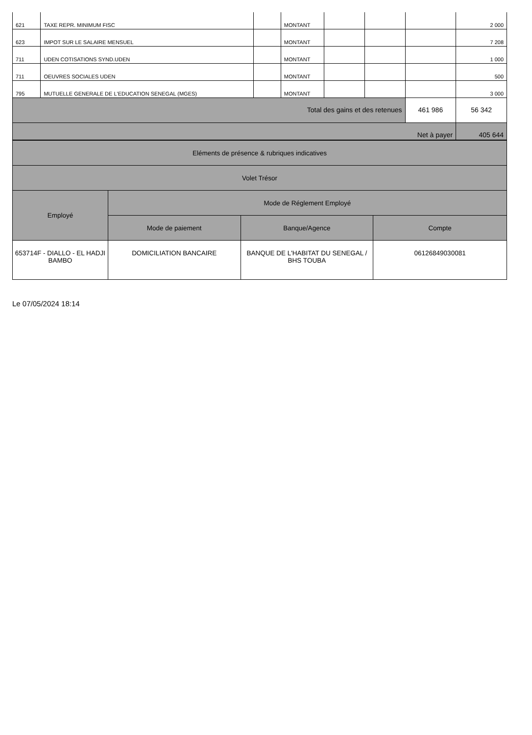| 621 | TAXE REPR. MINIMUM FISC | | MONTANT | | | | 2 000 |
| 623 | IMPOT SUR LE SALAIRE MENSUEL | | MONTANT | | | | 7 208 |
| 711 | UDEN COTISATIONS SYND.UDEN | | MONTANT | | | | 1 000 |
| 711 | OEUVRES SOCIALES UDEN | | MONTANT | | | | 500 |
| 795 | MUTUELLE GENERALE DE L'EDUCATION SENEGAL (MGES) | | MONTANT | | | | 3 000 |
| Total des gains et des retenues | | | | | | 461 986 | 56 342 |
| Net à payer | | | | | | | 405 644 |
| Eléments de présence & rubriques indicatives | | | |
| Volet Trésor | | | |
| Employé | Mode de Réglement Employé | | |
| | Mode de paiement | Banque/Agence | Compte |
| 653714F - DIALLO - EL HADJI BAMBO | DOMICILIATION BANCAIRE | BANQUE DE L'HABITAT DU SENEGAL / BHS TOUBA | 06126849030081 |
Le 07/05/2024 18:14